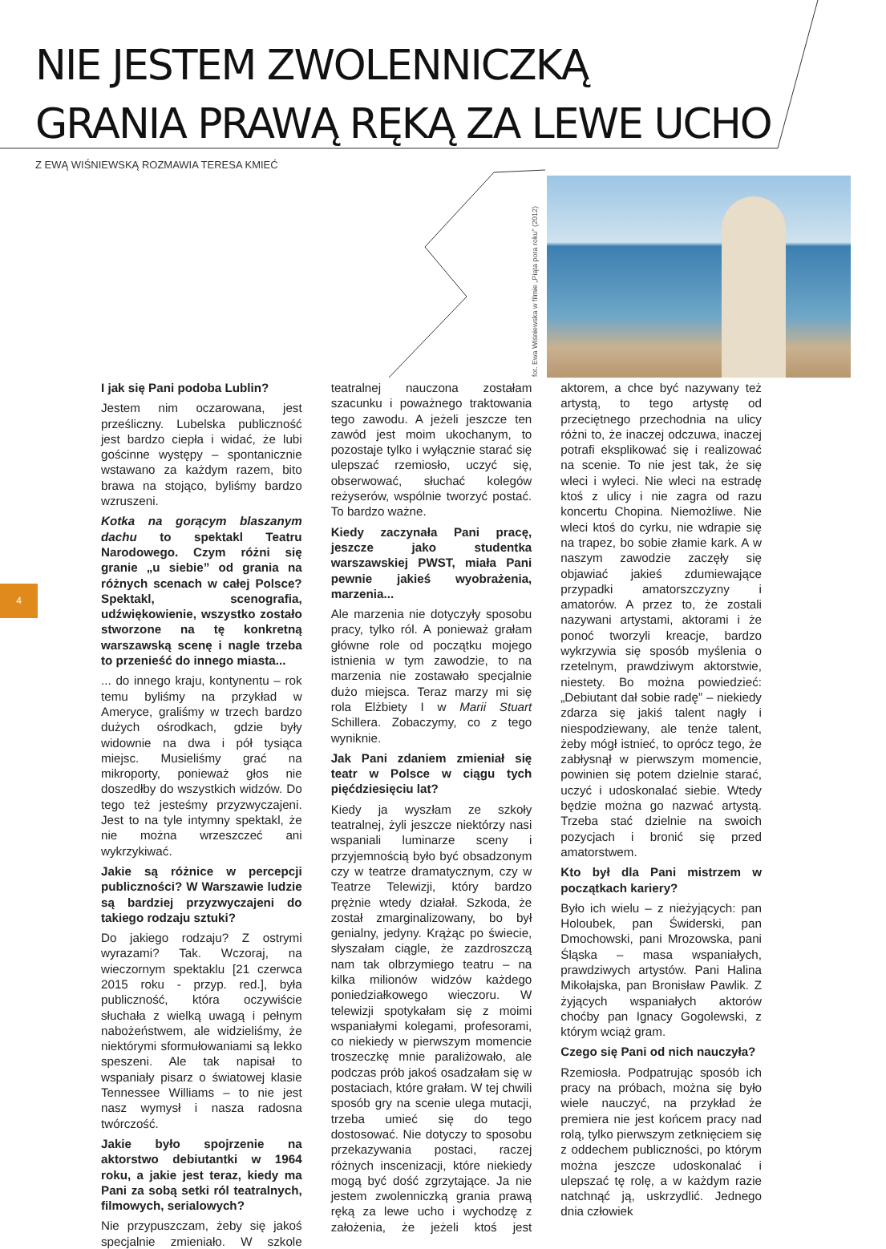NIE JESTEM ZWOLENNICZKĄ
GRANIA PRAWĄ RĘKĄ ZA LEWE UCHO
Z EWĄ WIŚNIEWSKĄ ROZMAWIA TERESA KMIEĆ
fot. Ewa Wiśniewska w filmie „Piąta pora roku” (2012)
4
I jak się Pani podoba Lublin?
Jestem nim oczarowana, jest prześliczny. Lubelska publiczność jest bardzo ciepła i widać, że lubi gościnne występy – spontanicznie wstawano za każdym razem, bito brawa na stojąco, byliśmy bardzo wzruszeni.
Kotka na gorącym blaszanym dachu to spektakl Teatru Narodowego. Czym różni się granie „u siebie” od grania na różnych scenach w całej Polsce? Spektakl, scenografia, udźwiękowienie, wszystko zostało stworzone na tę konkretną warszawską scenę i nagle trzeba to przenieść do innego miasta...
... do innego kraju, kontynentu – rok temu byliśmy na przykład w Ameryce, graliśmy w trzech bardzo dużych ośrodkach, gdzie były widownie na dwa i pół tysiąca miejsc. Musieliśmy grać na mikroporty, ponieważ głos nie doszedłby do wszystkich widzów. Do tego też jesteśmy przyzwyczajeni. Jest to na tyle intymny spektakl, że nie można wrzeszczeć ani wykrzykiwać.
Jakie są różnice w percepcji publiczności? W Warszawie ludzie są bardziej przyzwyczajeni do takiego rodzaju sztuki?
Do jakiego rodzaju? Z ostrymi wyrazami? Tak. Wczoraj, na wieczornym spektaklu [21 czerwca 2015 roku - przyp. red.], była publiczność, która oczywiście słuchała z wielką uwagą i pełnym nabożeństwem, ale widzieliśmy, że niektórymi sformułowaniami są lekko speszeni. Ale tak napisał to wspaniały pisarz o światowej klasie Tennessee Williams – to nie jest nasz wymysł i nasza radosna twórczość.
Jakie było spojrzenie na aktorstwo debiutantki w 1964 roku, a jakie jest teraz, kiedy ma Pani za sobą setki ról teatralnych, filmowych, serialowych?
Nie przypuszczam, żeby się jakoś specjalnie zmieniało. W szkole teatralnej nauczona zostałam szacunku i poważnego traktowania tego zawodu. A jeżeli jeszcze ten zawód jest moim ukochanym, to pozostaje tylko i wyłącznie starać się ulepszać rzemiosło, uczyć się, obserwować, słuchać kolegów reżyserów, wspólnie tworzyć postać. To bardzo ważne.
Kiedy zaczynała Pani pracę, jeszcze jako studentka warszawskiej PWST, miała Pani pewnie jakieś wyobrażenia, marzenia...
Ale marzenia nie dotyczyły sposobu pracy, tylko ról. A ponieważ grałam główne role od początku mojego istnienia w tym zawodzie, to na marzenia nie zostawało specjalnie dużo miejsca. Teraz marzy mi się rola Elżbiety I w Marii Stuart Schillera. Zobaczymy, co z tego wyniknie.
Jak Pani zdaniem zmieniał się teatr w Polsce w ciągu tych pięćdziesięciu lat?
Kiedy ja wyszłam ze szkoły teatralnej, żyli jeszcze niektórzy nasi wspaniali luminarze sceny i przyjemnością było być obsadzonym czy w teatrze dramatycznym, czy w Teatrze Telewizji, który bardzo prężnie wtedy działał. Szkoda, że został zmarginalizowany, bo był genialny, jedyny. Krążąc po świecie, słyszałam ciągle, że zazdroszczą nam tak olbrzymiego teatru – na kilka milionów widzów każdego poniedziałkowego wieczoru. W telewizji spotykałam się z moimi wspaniałymi kolegami, profesorami, co niekiedy w pierwszym momencie troszeczkę mnie paraliżowało, ale podczas prób jakoś osadzałam się w postaciach, które grałam. W tej chwili sposób gry na scenie ulega mutacji, trzeba umieć się do tego dostosować. Nie dotyczy to sposobu przekazywania postaci, raczej różnych insceni­zacji, które niekiedy mogą być dość zgrzytające. Ja nie jestem zwolenniczką grania prawą ręką za lewe ucho i wychodzę z założenia, że jeżeli ktoś jest aktorem, a chce być nazywany też artystą, to tego artystę od przeciętnego przechodnia na ulicy różni to, że inaczej odczuwa, inaczej potrafi eksplikować się i realizować na scenie. To nie jest tak, że się wleci i wyleci. Nie wleci na estradę ktoś z ulicy i nie zagra od razu koncertu Chopina. Niemożliwe. Nie wleci ktoś do cyrku, nie wdrapie się na trapez, bo sobie złamie kark. A w naszym zawodzie zaczęły się objawiać jakieś zdumiewające przypadki amatorszczyzny i amatorów. A przez to, że zostali nazywani artystami, aktorami i że ponoć tworzyli kreacje, bardzo wykrzywia się sposób myślenia o rzetelnym, prawdziwym aktorstwie, niestety. Bo można powiedzieć: „Debiutant dał sobie radę” – niekiedy zdarza się jakiś talent nagły i niespodziewany, ale tenże talent, żeby mógł istnieć, to oprócz tego, że zabłysnął w pierwszym momencie, powinien się potem dzielnie starać, uczyć i udoskonalać siebie. Wtedy będzie można go nazwać artystą. Trzeba stać dzielnie na swoich pozycjach i bronić się przed amatorstwem.
Kto był dla Pani mistrzem w początkach kariery?
Było ich wielu – z nieżyjących: pan Holoubek, pan Świderski, pan Dmochowski, pani Mrozowska, pani Śląska – masa wspaniałych, prawdziwych artystów. Pani Halina Mikołajska, pan Bronisław Pawlik. Z żyjących wspaniałych aktorów choćby pan Ignacy Gogolewski, z którym wciąż gram.
Czego się Pani od nich nauczyła?
Rzemiosła. Podpatrując sposób ich pracy na próbach, można się było wiele nauczyć, na przykład że premiera nie jest końcem pracy nad rolą, tylko pierwszym zetknięciem się z oddechem publiczności, po którym można jeszcze udoskonalać i ulepszać tę rolę, a w każdym razie natchnąć ją, uskrzydlić. Jednego dnia człowiek